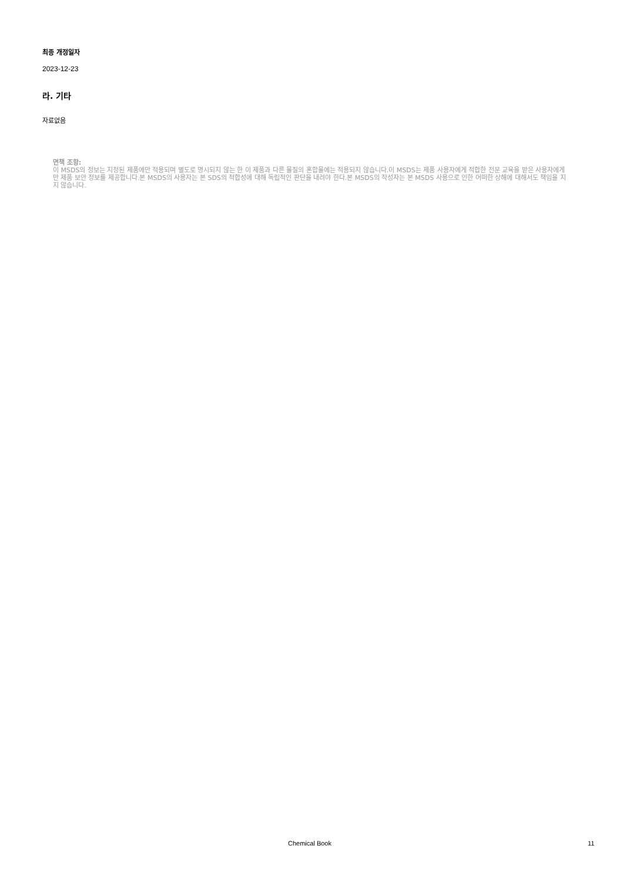최종 개정일자
2023-12-23
라. 기타
자료없음
면책 조항:
이 MSDS의 정보는 지정된 제품에만 적용되며 별도로 명시되지 않는 한 이 제품과 다른 물질의 혼합물에는 적용되지 않습니다.이 MSDS는 제품 사용자에게 적합한 전문 교육을 받은 사용자에게만 제품 보안 정보를 제공합니다.본 MSDS의 사용자는 본 SDS의 적합성에 대해 독립적인 판단을 내려야 한다.본 MSDS의 작성자는 본 MSDS 사용으로 인한 어떠한 상해에 대해서도 책임을 지지 않습니다.
Chemical Book 11